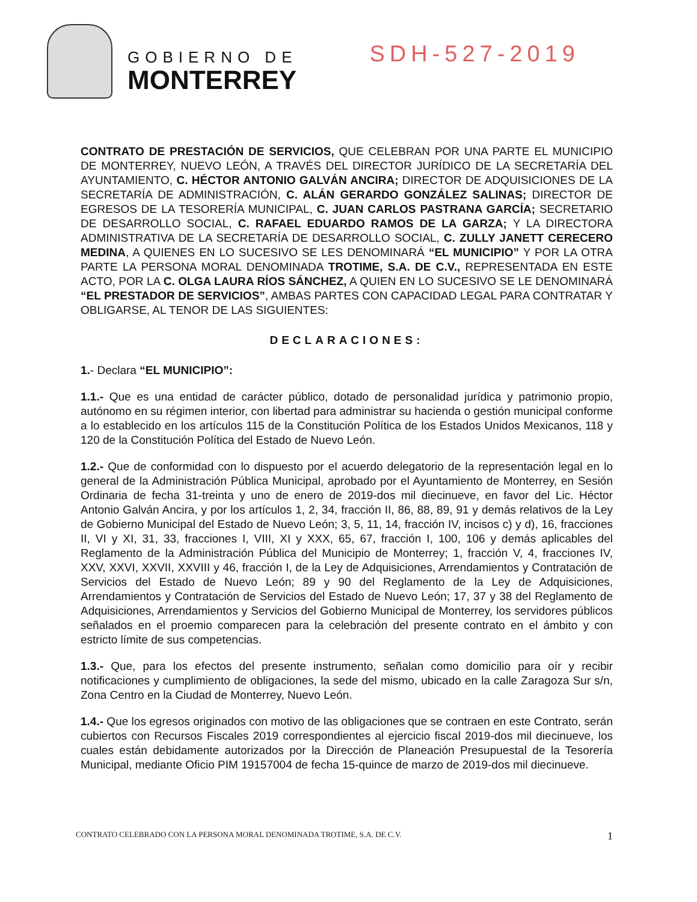GOBIERNO DE
MONTERREY
SDH-527-2019
CONTRATO DE PRESTACIÓN DE SERVICIOS, QUE CELEBRAN POR UNA PARTE EL MUNICIPIO DE MONTERREY, NUEVO LEÓN, A TRAVÉS DEL DIRECTOR JURÍDICO DE LA SECRETARÍA DEL AYUNTAMIENTO, C. HÉCTOR ANTONIO GALVÁN ANCIRA; DIRECTOR DE ADQUISICIONES DE LA SECRETARÍA DE ADMINISTRACIÓN, C. ALÁN GERARDO GONZÁLEZ SALINAS; DIRECTOR DE EGRESOS DE LA TESORERÍA MUNICIPAL, C. JUAN CARLOS PASTRANA GARCÍA; SECRETARIO DE DESARROLLO SOCIAL, C. RAFAEL EDUARDO RAMOS DE LA GARZA; Y LA DIRECTORA ADMINISTRATIVA DE LA SECRETARÍA DE DESARROLLO SOCIAL, C. ZULLY JANETT CERECERO MEDINA, A QUIENES EN LO SUCESIVO SE LES DENOMINARÁ “EL MUNICIPIO” Y POR LA OTRA PARTE LA PERSONA MORAL DENOMINADA TROTIME, S.A. DE C.V., REPRESENTADA EN ESTE ACTO, POR LA C. OLGA LAURA RÍOS SÁNCHEZ, A QUIEN EN LO SUCESIVO SE LE DENOMINARÁ “EL PRESTADOR DE SERVICIOS”, AMBAS PARTES CON CAPACIDAD LEGAL PARA CONTRATAR Y OBLIGARSE, AL TENOR DE LAS SIGUIENTES:
DECLARACIONES:
1.- Declara “EL MUNICIPIO”:
1.1.- Que es una entidad de carácter público, dotado de personalidad jurídica y patrimonio propio, autónomo en su régimen interior, con libertad para administrar su hacienda o gestión municipal conforme a lo establecido en los artículos 115 de la Constitución Política de los Estados Unidos Mexicanos, 118 y 120 de la Constitución Política del Estado de Nuevo León.
1.2.- Que de conformidad con lo dispuesto por el acuerdo delegatorio de la representación legal en lo general de la Administración Pública Municipal, aprobado por el Ayuntamiento de Monterrey, en Sesión Ordinaria de fecha 31-treinta y uno de enero de 2019-dos mil diecinueve, en favor del Lic. Héctor Antonio Galván Ancira, y por los artículos 1, 2, 34, fracción II, 86, 88, 89, 91 y demás relativos de la Ley de Gobierno Municipal del Estado de Nuevo León; 3, 5, 11, 14, fracción IV, incisos c) y d), 16, fracciones II, VI y XI, 31, 33, fracciones I, VIII, XI y XXX, 65, 67, fracción I, 100, 106 y demás aplicables del Reglamento de la Administración Pública del Municipio de Monterrey; 1, fracción V, 4, fracciones IV, XXV, XXVI, XXVII, XXVIII y 46, fracción I, de la Ley de Adquisiciones, Arrendamientos y Contratación de Servicios del Estado de Nuevo León; 89 y 90 del Reglamento de la Ley de Adquisiciones, Arrendamientos y Contratación de Servicios del Estado de Nuevo León; 17, 37 y 38 del Reglamento de Adquisiciones, Arrendamientos y Servicios del Gobierno Municipal de Monterrey, los servidores públicos señalados en el proemio comparecen para la celebración del presente contrato en el ámbito y con estricto límite de sus competencias.
1.3.- Que, para los efectos del presente instrumento, señalan como domicilio para oír y recibir notificaciones y cumplimiento de obligaciones, la sede del mismo, ubicado en la calle Zaragoza Sur s/n, Zona Centro en la Ciudad de Monterrey, Nuevo León.
1.4.- Que los egresos originados con motivo de las obligaciones que se contraen en este Contrato, serán cubiertos con Recursos Fiscales 2019 correspondientes al ejercicio fiscal 2019-dos mil diecinueve, los cuales están debidamente autorizados por la Dirección de Planeación Presupuestal de la Tesorería Municipal, mediante Oficio PIM 19157004 de fecha 15-quince de marzo de 2019-dos mil diecinueve.
CONTRATO CELEBRADO CON LA PERSONA MORAL DENOMINADA TROTIME, S.A. DE C.V. 1